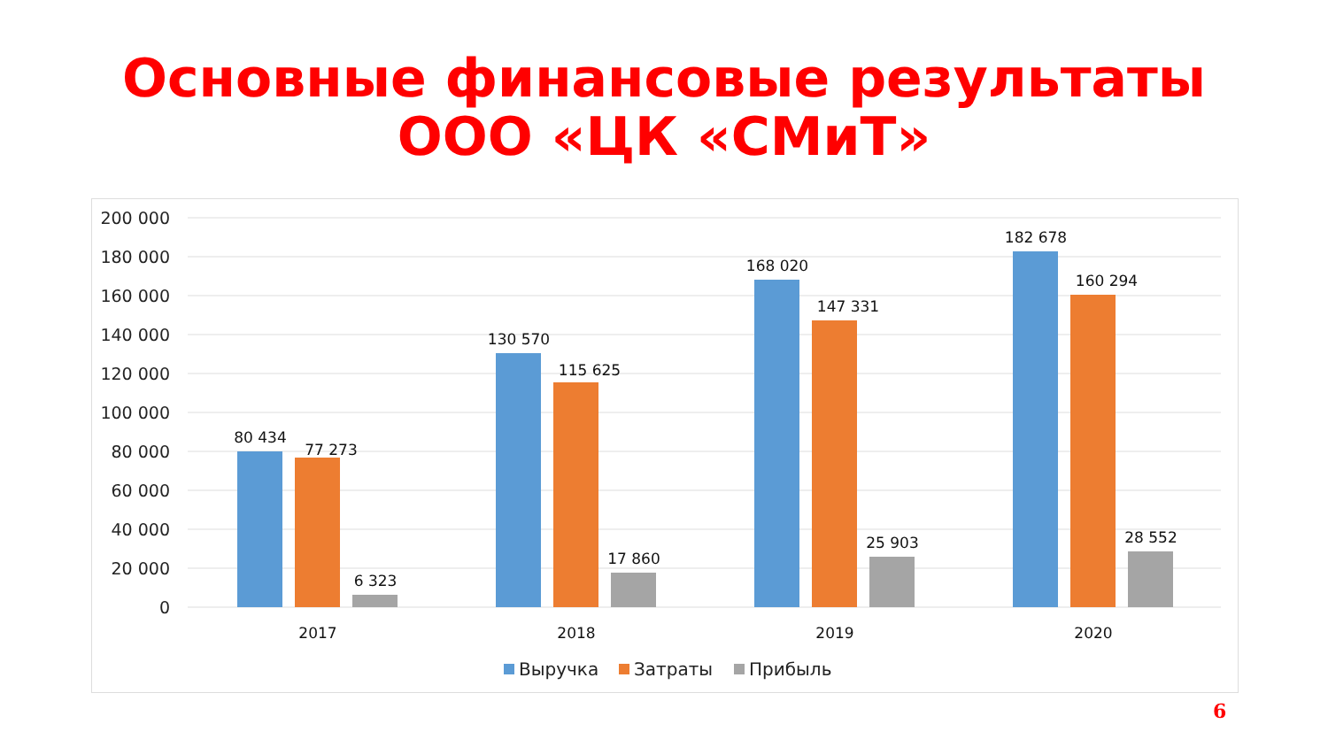Основные финансовые результаты
ООО «ЦК «СМиТ»
200 000
180 000
160 000
140 000
120 000
100 000
80 000
60 000
40 000
20 000
0
80 434
77 273
6 323
130 570
115 625
17 860
168 020
147 331
25 903
182 678
160 294
28 552
2017
2018
2019
2020
Выручка
Затраты
Прибыль
6